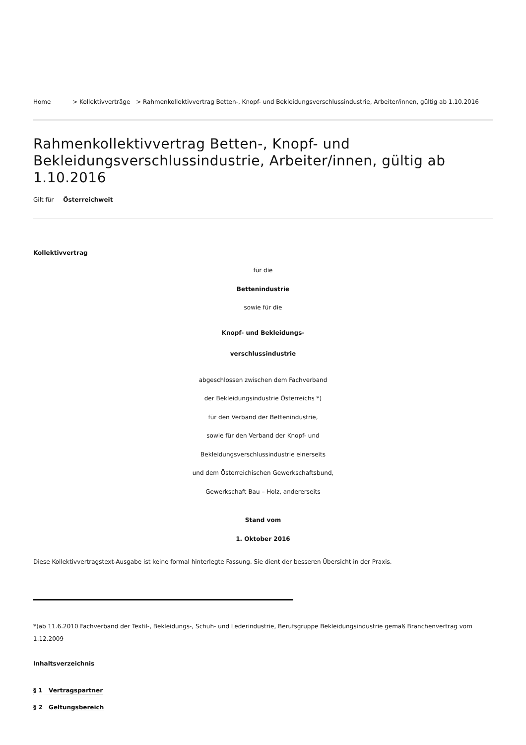Home > Kollektivverträge > Rahmenkollektivvertrag Betten-, Knopf- und Bekleidungsverschlussindustrie, Arbeiter/innen, gültig ab 1.10.2016
Rahmenkollektivvertrag Betten-, Knopf- und Bekleidungsverschlussindustrie, Arbeiter/innen, gültig ab 1.10.2016
Gilt für Österreichweit
Kollektivvertrag
für die
Bettenindustrie
sowie für die
Knopf- und Bekleidungs-
verschlussindustrie
abgeschlossen zwischen dem Fachverband
der Bekleidungsindustrie Österreichs *)
für den Verband der Bettenindustrie,
sowie für den Verband der Knopf- und
Bekleidungsverschlussindustrie einerseits
und dem Österreichischen Gewerkschaftsbund,
Gewerkschaft Bau – Holz, andererseits
Stand vom
1. Oktober 2016
Diese Kollektivvertragstext-Ausgabe ist keine formal hinterlegte Fassung. Sie dient der besseren Übersicht in der Praxis.
*)ab 11.6.2010 Fachverband der Textil-, Bekleidungs-, Schuh- und Lederindustrie, Berufsgruppe Bekleidungsindustrie gemäß Branchenvertrag vom 1.12.2009
Inhaltsverzeichnis
§ 1 Vertragspartner
§ 2 Geltungsbereich